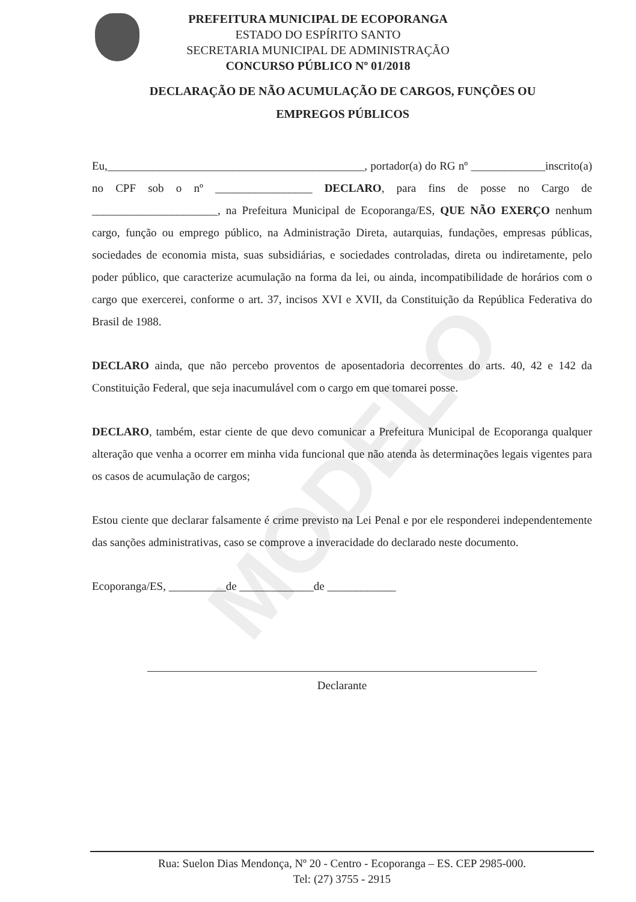PREFEITURA MUNICIPAL DE ECOPORANGA
ESTADO DO ESPÍRITO SANTO
SECRETARIA MUNICIPAL DE ADMINISTRAÇÃO
CONCURSO PÚBLICO Nº 01/2018
DECLARAÇÃO DE NÃO ACUMULAÇÃO DE CARGOS, FUNÇÕES OU
EMPREGOS PÚBLICOS
MODELO
Eu,_____________________________________________, portador(a) do RG nº _____________inscrito(a) no CPF sob o nº _________________ DECLARO, para fins de posse no Cargo de ______________________, na Prefeitura Municipal de Ecoporanga/ES, QUE NÃO EXERÇO nenhum cargo, função ou emprego público, na Administração Direta, autarquias, fundações, empresas públicas, sociedades de economia mista, suas subsidiárias, e sociedades controladas, direta ou indiretamente, pelo poder público, que caracterize acumulação na forma da lei, ou ainda, incompatibilidade de horários com o cargo que exercerei, conforme o art. 37, incisos XVI e XVII, da Constituição da República Federativa do Brasil de 1988.
DECLARO ainda, que não percebo proventos de aposentadoria decorrentes do arts. 40, 42 e 142 da Constituição Federal, que seja inacumulável com o cargo em que tomarei posse.
DECLARO, também, estar ciente de que devo comunicar a Prefeitura Municipal de Ecoporanga qualquer alteração que venha a ocorrer em minha vida funcional que não atenda às determinações legais vigentes para os casos de acumulação de cargos;
Estou ciente que declarar falsamente é crime previsto na Lei Penal e por ele responderei independentemente das sanções administrativas, caso se comprove a inveracidade do declarado neste documento.
Ecoporanga/ES, __________de _____________de ____________
Declarante
Rua: Suelon Dias Mendonça, Nº 20 - Centro - Ecoporanga – ES. CEP 2985-000.
Tel: (27) 3755 - 2915